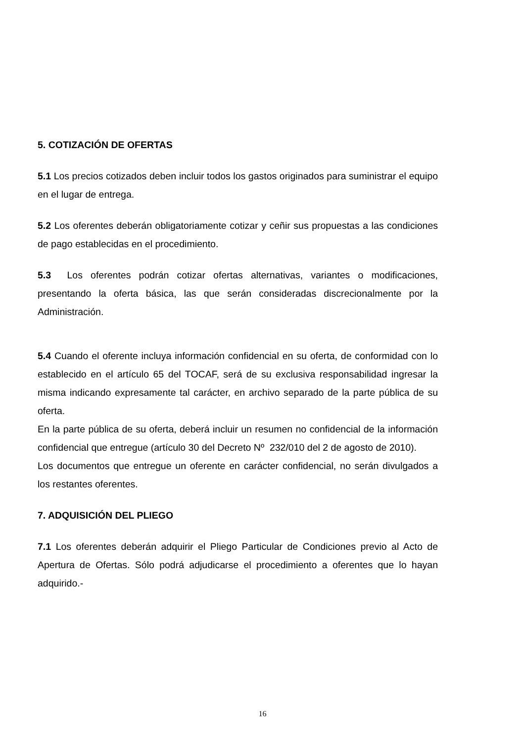5. COTIZACIÓN DE OFERTAS
5.1 Los precios cotizados deben incluir todos los gastos originados para suministrar el equipo en el lugar de entrega.
5.2 Los oferentes deberán obligatoriamente cotizar y ceñir sus propuestas a las condiciones de pago establecidas en el procedimiento.
5.3 Los oferentes podrán cotizar ofertas alternativas, variantes o modificaciones, presentando la oferta básica, las que serán consideradas discrecionalmente por la Administración.
5.4 Cuando el oferente incluya información confidencial en su oferta, de conformidad con lo establecido en el artículo 65 del TOCAF, será de su exclusiva responsabilidad ingresar la misma indicando expresamente tal carácter, en archivo separado de la parte pública de su oferta.
En la parte pública de su oferta, deberá incluir un resumen no confidencial de la información confidencial que entregue (artículo 30 del Decreto Nº 232/010 del 2 de agosto de 2010).
Los documentos que entregue un oferente en carácter confidencial, no serán divulgados a los restantes oferentes.
7. ADQUISICIÓN DEL PLIEGO
7.1 Los oferentes deberán adquirir el Pliego Particular de Condiciones previo al Acto de Apertura de Ofertas. Sólo podrá adjudicarse el procedimiento a oferentes que lo hayan adquirido.-
16